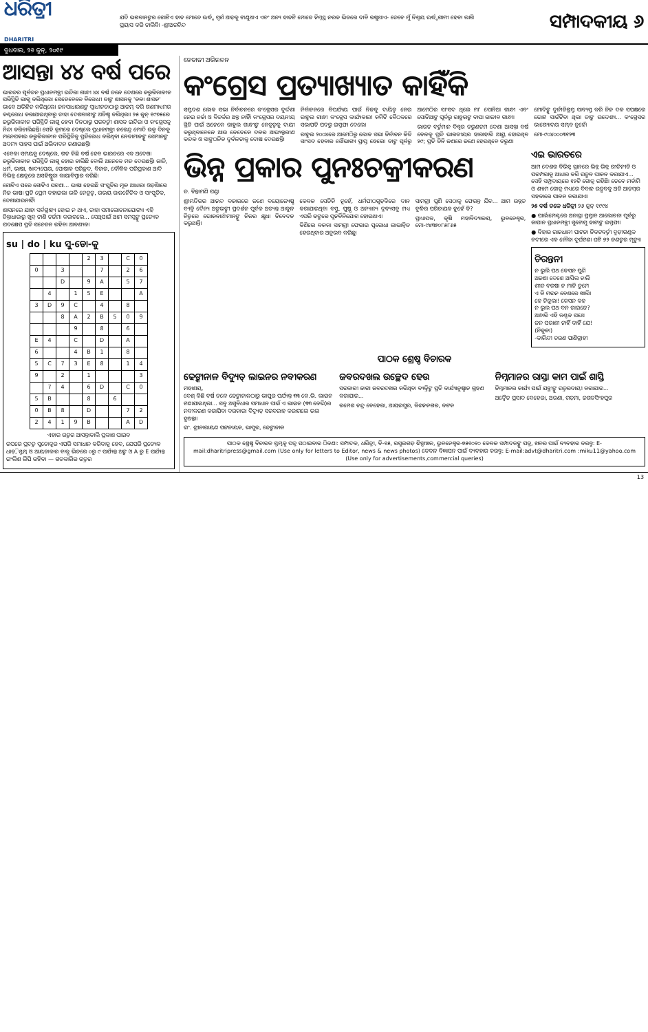ଧରିତ୍ରୀ
DHARITRI
ଯଦି ଭଗବାନଙ୍କର ଗୋଟିଏ ହାତ ମୋତେ ଊର୍ଦ୍ଧ୍ବ ସ୍ୱର୍ଗ ଆଡ଼କୁ ଟାଣୁଥାଏ ଏବଂ ଅନ୍ୟ ହାତଟି ମୋତେ ନିମ୍ନସ୍ଥ ନରକ ଭିତରେ ଦାବି ରଖୁଥାଏ- ତେବେ ମୁଁ ନିଶ୍ଚୟ ଊର୍ଦ୍ଧ୍ବଗାମୀ ହେବା ଲାଗି ପ୍ରୟାସ କରି ଚାଲିବି। -ଶ୍ରୀଅରବିନ୍ଦ
ସମ୍ପାଦକୀୟ ୬
ବୁଧବାର, ୨୬ ଜୁନ୍, ୨୦୧୯
ଆସନ୍ତା ୪୪ ବର୍ଷ ପରେ
ଭାରତର ପୂର୍ବତନ ପ୍ରଧାନମନ୍ତ୍ରୀ ଇନ୍ଦିରା ଗାନ୍ଧୀ ୪୪ ବର୍ଷ ତଳେ ଦେଶରେ ଜରୁରିକାଳୀନ ପରିସ୍ଥିତି ଲାଗୁ କରିଥିଲେ। ସେତେବେଳେ ବିରୋଧୀ ତାଙ୍କ ଶାସନକୁ 'କଳା ଶାସନ' ଭାବେ ଅଭିହିତ କରିଥିଲେ। ଜନସାଧାରଣଙ୍କ ସ୍ୱାଧୀନତାଠାରୁ ଆରମ୍ଭ କରି ଗଣମାଧ୍ୟମର କଣ୍ଠରୋଧ କରାଯାଇଥିବାରୁ ତାହା ଦେଶବାସୀଙ୍କ ଅତିଷ୍ଠ କରିଥିଲା। ୨୫ ଜୁନ୍ ୧୯୭୫ରେ ଜରୁରିକାଳୀନ ପରିସ୍ଥିତି ଲାଗୁ ହେବା ଦିନଠାରୁ ପରବର୍ତ୍ତୀ ଶାସକ ଇନ୍ଦିରା ଓ କଂଗ୍ରେସକୁ ନିନ୍ଦା କରିଚାଲିଛନ୍ତି। ସେହି କ୍ରମରେ ଦେଖିଲେ ପ୍ରଧାନମନ୍ତ୍ରୀ ନରେନ୍ଦ୍ର ମୋଦି ଉକ୍ତ ଦିନକୁ ମନେପକାଇ ଜରୁରିକାଳୀନ ପରିସ୍ଥିତିକୁ ପ୍ରତିରୋଧ କରିଥିବା ନେତାମାନଙ୍କୁ ସେମାନଙ୍କ ଅଦମ୍ୟ ସାହସ ପାଇଁ ଅଭିବାଦନ ଜଣାଇଛନ୍ତି।
ଏବେକା ସମୟକୁ ଦେଖିଲେ, ଗତ କିଛି ବର୍ଷ ହେବ ଭାରତରେ ଏକ ଅଦେଖା ଜରୁରିକାଳୀନ ପରିସ୍ଥିତି ଲାଗୁ ହୋଇ ଚାଲିଛି ବୋଲି ଅନେକେ ମତ ଦେଉଛନ୍ତି। ଜାତି, ଧର୍ମ, ଭାଷା, ଖାଦ୍ୟପେୟ, ପୋଷାକ ପରିଚ୍ଛଦ, ବିଚାର, ବୌଦ୍ଧିକ ପରିପ୍ରକାଶ ଆଦି ବିଭିନ୍ନ କ୍ଷେତ୍ରରେ ଅସହିଷ୍ଣୁତା କାୟାବିସ୍ତାର କରିଛି।
ଗୋଟିଏ ପରେ ଗୋଟିଏ ଘଟଣା... ଭାଷା ହେଉଛି ସଂସ୍କୃତିର ମୂଳ ଆଧାର। ଓଡ଼ିଶାରେ ନିଜ ଭାଷା ପ୍ରତି ପ୍ରେମ କହାଇଲା ଭଳି ନେତୃତ୍ୱ, ଉଭୟ ରାଜନୈତିକ ଓ ସାଂସ୍କୃତିକ, ଦେଖାଯାଉନାହିଁ।
ଶାସନରେ ଯାହା ସର୍ବଗ୍ରାହ୍ୟ ହୋଇ ନ ଥାଏ, ତାହା ସମାଲୋଚନାଯୋଗ୍ୟ। ଏହି ଚିନ୍ତାଧାରାରୁ ଖୁବ୍ ଟାଣି ତର୍ଜମା କରାଗଲେ... ସେଥିପାଇଁ ଆମ ସମସ୍ତଙ୍କୁ ପ୍ରତ୍ୟେକ ପଦକ୍ଷେପ ପ୍ରତି ସଚେତନ ରହିବା ଆବଶ୍ୟକ।
su | do | ku ସୁ-ଡୋ-କୁ
| | | | | 2 | 3 | | C | 0 |
| 0 | | 3 | | | 7 | | 2 | 6 |
| | | D | | 9 | A | | 5 | 7 |
| | 4 | | 1 | 5 | E | | | A |
| 3 | D | 9 | C | | 4 | | 8 | |
| | | 8 | A | 2 | B | 5 | 0 | 9 |
| | | | 9 | | 8 | | 6 | |
| E | 4 | | C | | D | | A | |
| 6 | | | 4 | B | 1 | | 8 | |
| 5 | C | 7 | 3 | E | 8 | | 1 | 4 |
| 9 | | 2 | | 1 | | | | 3 |
| | 7 | 4 | | 6 | D | | C | 0 |
| 5 | B | | | 8 | | 6 | | |
| 0 | B | 8 | | D | | | 7 | 2 |
| 2 | 4 | 1 | 9 | B | | | A | D |
ଏହାର ଉତ୍ତର ଆସନ୍ତାକାଲି ପ୍ରକାଶ ପାଇବ
ଉପରେ ପ୍ରଦତ୍ତ ସୁଡୋକୁର ଏପରି ସମାଧାନ କରିବାକୁ ହେବ, ଯେପରି ପ୍ରତ୍ୟେକ ଧାଡ଼ି, ସ୍ତମ୍ଭ ଓ ଆୟତାକାର ବାକ୍ସ ଭିତରେ ୦ରୁ ୯ ପର୍ଯ୍ୟନ୍ତ ଅଙ୍କ ଓ A ରୁ E ପର୍ଯ୍ୟନ୍ତ ଇଂଲିଶ ଲିପି ରହିବ। — ଗତକାଲିର ଉତ୍ତର
ନେତାଜୀ ଅଭିନନ୍ଦନ
କଂଗ୍ରେସ ପ୍ରତ୍ୟାଖ୍ୟାତ କାହିଁକି
ସପ୍ତଦଶ ଲୋକ ସଭା ନିର୍ବାଚନରେ କଂଗ୍ରେସର ଦୁର୍ଦ୍ଦଶା ନେଇ ଚର୍ଚ୍ଚା ଓ ବିତର୍କର ଅନ୍ତ ନାହିଁ। କଂଗ୍ରେସର ଦୟନୀୟ ସ୍ଥିତି ପାଇଁ ଅନେକେ ରାହୁଲ ଗାନ୍ଧୀଙ୍କ ନେତୃତ୍ୱକୁ ଦାୟୀ କରୁଥିବାବେଳେ ଆଉ କେତେକେ ଦଳର ଆଭ୍ୟନ୍ତରୀଣ କନ୍ଦଳ ଓ ସାଙ୍ଗଠନିକ ଦୁର୍ବଳତାକୁ ଦୋଷ ଦେଉଛନ୍ତି।
ନିର୍ବାଚନରେ ବିପର୍ଯ୍ୟୟ ପାଇଁ ନିଜକୁ ଦାୟିତ୍ୱ ନେଇ ରାହୁଲ ଗାନ୍ଧୀ କଂଗ୍ରେସ କାର୍ଯ୍ୟକାରୀ କମିଟି ବୈଠକରେ ସଭାପତି ପଦରୁ ଇସ୍ତଫା ଦେଲେ।
ରାହୁଲ ୨୦୦୪ରେ ଆମେଠିରୁ ଲୋକ ସଭା ନିର୍ବାଚନ ଜିତି ସାଂସଦ ହେବାର ସୌଭାଗ୍ୟ ପ୍ରାପ୍ତ ହେଲେ। ତାଙ୍କ ପୂର୍ବରୁ ଆମେଠିର ସାଂସଦ ଥିଲେ ମା' ସୋନିଆ ଗାନ୍ଧୀ ଏବଂ ସୋନିଆଙ୍କ ପୂର୍ବରୁ ରାହୁଲଙ୍କ ବାପା ରାଜୀବ ଗାନ୍ଧୀ।
ଭାରତ ବର୍ତ୍ତମାନ ବିଶ୍ୱର ତରୁଣତମ ଦେଶ। ଆସନ୍ତା ବର୍ଷ ବେଳକୁ ପ୍ରତି ଭାରତୀୟର ହାରାହାରି ଆୟୁ ହୋଇଥିବ ୨୯; ପ୍ରତି ତିନି ଜଣରେ ଜଣେ ହେଉଥିବେ ତରୁଣ।
ମୋଦିଙ୍କୁ ଦୁର୍ନୀତିଗ୍ରସ୍ତ ସାବ୍ୟସ୍ତ କରି ନିଜ ଦଳ ସପକ୍ଷରେ ଭୋଟ ସାଉଁଟିବା ଥିଲା ତାଙ୍କ ଉଦ୍ଦେଶ୍ୟ... କଂଗ୍ରେସର ଭାଗ୍ୟୋଦୟ ସମ୍ଭବ ନୁହେଁ।
ମୋ-୯୦୪୦୦୦୩୧୨୩
ଭିନ୍ନ ପ୍ରକାର ପୁନଃଚକ୍ରୀକରଣ
ଡ. ଚିନ୍ତାମଣି ପଣ୍ଡା
ଶ୍ରୀମନ୍ଦିରର ଆନନ୍ଦ ବଜାରରେ ଜଣେ ବୟୋଜ୍ୟେଷ୍ଠ ବ୍ୟକ୍ତି ଦୈନ୍ୟ ଅଙ୍ଗଭଙ୍ଗୀ ପ୍ରଦର୍ଶନ ପୂର୍ବକ ଅତ୍ୟନ୍ତ ଆକୁଳ ଚିତ୍ତରେ ଭୋଜନାର୍ଥୀମାନଙ୍କୁ ନିଜର କ୍ଷୁଧା ନିବେଦନ କରୁଥାନ୍ତି।
କେବଳ ସେତିକି ନୁହେଁ, ଧର୍ମପୀଠଗୁଡ଼ିକରେ ଦାନ କରାଯାଉଥିବା ବସ୍ତୁ, ପୁଷ୍ପ ଓ ଅନ୍ୟାନ୍ୟ ଦ୍ରବ୍ୟସବୁ ମଧ୍ୟ ଏପରି ଢଙ୍ଗରେ ପୁନର୍ବିନିଯୋଗ ହୋଇଥାଏ।
କିଣିଲେ ବଳକା ସାମଗ୍ରୀ ଫେରାଇ ପୁରୋଧା ଲାଭାନ୍ୱିତ ହେଉଥିବାର ଅନୁଭବ କରିଛୁ।
ସାମଗ୍ରୀ ପୁଣି ସେଠାକୁ ଫେରନ୍ତ ଯିବ... ଆମ ଉନ୍ନତ ବୁଦ୍ଧିର ପରିଚାୟକ ନୁହେଁ କି?
ପ୍ରାଧ୍ୟାପକ, କୃଷି ମହାବିଦ୍ୟାଳୟ, ଭୁବନେଶ୍ୱର, ମୋ-୯୪୩୭୦୮୫୮୬୫
ଏଇ ଭାରତରେ
ଆମ ଦେଶର ବିଭିନ୍ନ ସ୍ଥାନରେ ଭିନ୍ନ ଭିନ୍ନ ରୀତିନୀତି ଓ ପରମ୍ପରାକୁ ଆଧାର କରି ଉତ୍ସବ ପାଳନ କରାଯାଏ... ସେହି ସମ୍ପ୍ରଦାୟରେ ୧୨ଟି ଗୋତ୍ର ରହିଛି। ତେବେ ମର୍କାମି ଓ ଶ୍ୟାମ ଗୋତ୍ର ମଧ୍ୟରେ ବିବାହ ଉତ୍ସବକୁ ଅତି ଆଡ଼ମ୍ବର ସହକାରେ ପାଳନ କରାଯାଏ।
୨୫ ବର୍ଷ ତଳେ ଧରିତ୍ରୀ ୨୬ ଜୁନ୍ ୧୯୯୪
● ପାର୍ଲାମେଣ୍ଟରେ ଅନାସ୍ଥା ପ୍ରସ୍ତାବ ଆଲୋଚନା ପୂର୍ବରୁ ଜାପାନ ପ୍ରଧାନମନ୍ତ୍ରୀ ସୁଟୋମୁ ହାଟାଙ୍କ ଇସ୍ତଫା।
● ବିହାର ରାଜଧାନୀ ପାଟନା ନିକଟବର୍ତ୍ତୀ ବୁଡ଼ୀଗଣ୍ଡକ ନଦୀରେ ଏକ ନୌକା ଦୁର୍ଘଟଣା ଘଟି ୭୨ ଜଣଙ୍କର ମୃତ୍ୟୁ।
ଚିରନ୍ତନୀ
ନ ଭୁଲି ପଥ କେସନ ପୁଣି
ଅଜଣା ଦେଶେ ଆସିଲ ଚାଲି
ଶୀତ ବରଷା ନ ମାନି ତୁମେ
ଏ କି ମଉନ ବେଶରେ ଖାଲି।
ହେ ନିଜୁଲା! କେସନ କହ
ନ ଭୁଲ ପଥ ବନ ରାଇଜେ?
ଅନ୍ଧାରି ଏହି କଣ୍ଟକ ପଥେ
ଜନ ପରାଣୀ ନାହିଁ କାହିଁ ଯେ!
(ନିଜୁଳା)
-କାଳିନ୍ଦୀ ଚରଣ ପାଣିଗ୍ରାହୀ
ପାଠକ ଶ୍ରେଷ୍ଠ ବିଚାରକ
ଢେଙ୍କାନାଳ ବିଦ୍ୟୁତ୍ ଲାଇନର ନବୀକରଣ
ମହାଶୟ,
ବେଶ୍ କିଛି ବର୍ଷ ତଳେ ଢେଙ୍କାନାଳଠାରୁ ଭାପୁର ପର୍ଯ୍ୟନ୍ତ ୩୩ କେ.ଭି. ଲାଇନ ଟଣାଯାଇଥିଲା... ସବୁ ଅସୁବିଧାର ସମାଧାନ ପାଇଁ ଏ ଲାଇନ (୩୩ କେଭି)ର ନବୀକରଣ କରାଯିବା ଦରକାର। ବିଦ୍ୟୁତ୍ ସରବରାହ କରାଗଲେ ଭଲ ହୁଅନ୍ତା।
ଇଂ. ଶ୍ରୀନାରାୟଣ ପଟ୍ଟନାୟକ, ଭାପୁର, ଢେଙ୍କାନାଳ
ଜବରଦଖଲ ଉଚ୍ଛେଦ ହେଉ
ସରକାରୀ ଜାଗା ଜବରଦଖଲ କରିଥିବା ବ୍ୟକ୍ତିଙ୍କ ପ୍ରତି କାର୍ଯ୍ୟାନୁଷ୍ଠାନ ଗ୍ରହଣ କରାଯାଉ...
ରମେଶ ଚନ୍ଦ୍ର ବେହେରା, ଆୟଉପୁର, କିଶନନଗର, କଟକ
ନିମ୍ନମାନର ରାସ୍ତା କାମ ପାଇଁ ଶାସ୍ତି
ନିମ୍ନମାନର କାର୍ଯ୍ୟ ପାଇଁ ଯନ୍ତ୍ରୀଙ୍କୁ ଉତ୍ତରଦାୟୀ କରାଯାଉ...
ଅଦ୍ୱୈତ ପ୍ରସାଦ ବେହେରା, ଅରଣା, ଗଡ଼ମା, ଜଗତସିଂହପୁର
ପାଠକ ଶ୍ରେଷ୍ଠ ବିଚାରକ ସ୍ତମ୍ଭକୁ ପତ୍ର ପଠାଇବାର ଠିକଣା: ସମ୍ପାଦକ, ଧରିତ୍ରୀ, ବି-୧୫, ରସୁଲଗଡ଼ ଶିଳ୍ପାଞ୍ଚଳ, ଭୁବନେଶ୍ୱର-୭୫୧୦୧୦ କେବଳ ସମ୍ପାଦକଙ୍କୁ ପତ୍ର, ଖବର ପାଇଁ ବ୍ୟବହାର କରନ୍ତୁ: E-mail:dharitripress@gmail.com (Use only for letters to Editor, news & news photos) କେବଳ ବିଜ୍ଞାପନ ପାଇଁ ବ୍ୟବହାର କରନ୍ତୁ: E-mail:advt@dharitri.com :miku11@yahoo.com (Use only for advertisements,commercial queries)
13